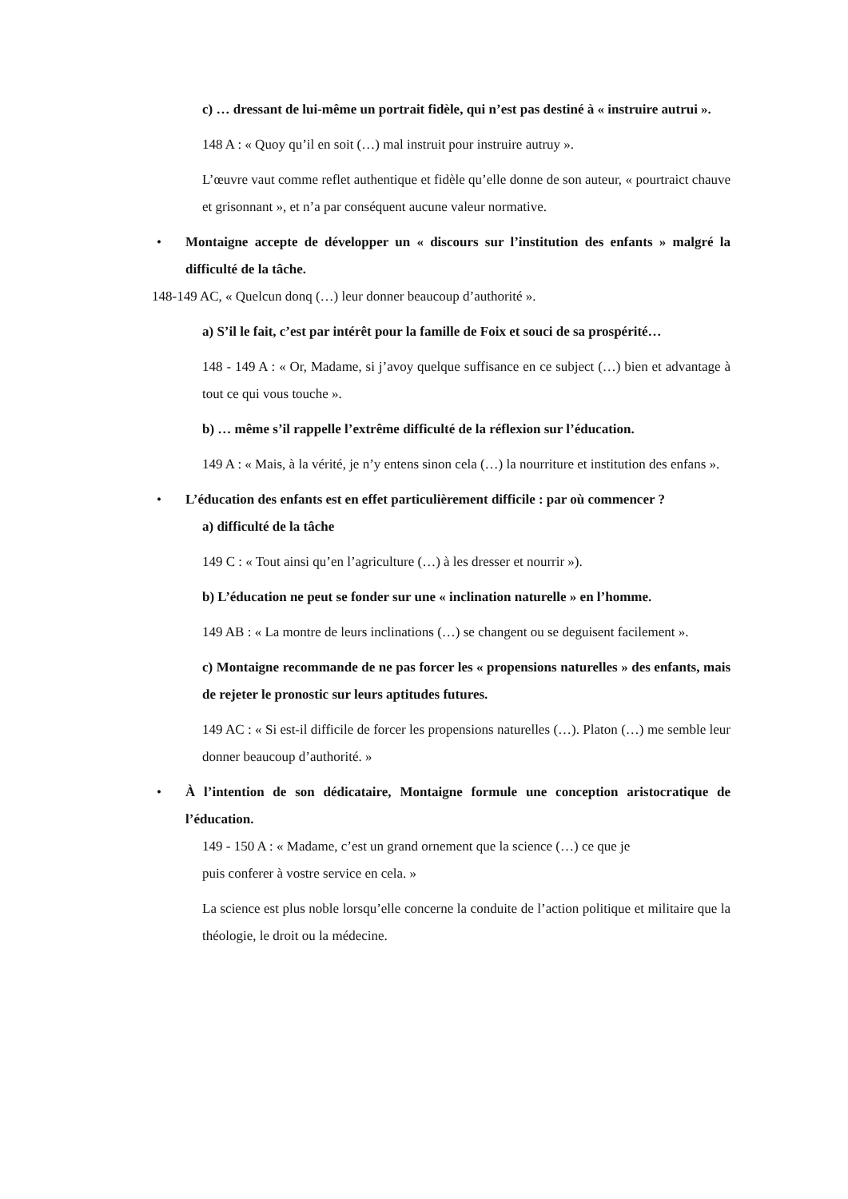c) … dressant de lui-même un portrait fidèle, qui n’est pas destiné à « instruire autrui ».
148 A : « Quoy qu’il en soit (…) mal instruit pour instruire autruy ».
L’œuvre vaut comme reflet authentique et fidèle qu’elle donne de son auteur, « pourtraict chauve et grisonnant », et n’a par conséquent aucune valeur normative.
• Montaigne accepte de développer un « discours sur l’institution des enfants » malgré la difficulté de la tâche.
148-149 AC, « Quelcun donq (…) leur donner beaucoup d’authorité ».
a) S’il le fait, c’est par intérêt pour la famille de Foix et souci de sa prospérité…
148 - 149 A : « Or, Madame, si j’avoy quelque suffisance en ce subject (…) bien et advantage à tout ce qui vous touche ».
b) … même s’il rappelle l’extrême difficulté de la réflexion sur l’éducation.
149 A : « Mais, à la vérité, je n’y entens sinon cela (…) la nourriture et institution des enfans ».
• L’éducation des enfants est en effet particulièrement difficile : par où commencer ?
a) difficulté de la tâche
149 C : « Tout ainsi qu’en l’agriculture (…) à les dresser et nourrir »).
b) L’éducation ne peut se fonder sur une « inclination naturelle » en l’homme.
149 AB : « La montre de leurs inclinations (…) se changent ou se deguisent facilement ».
c) Montaigne recommande de ne pas forcer les « propensions naturelles » des enfants, mais de rejeter le pronostic sur leurs aptitudes futures.
149 AC : « Si est-il difficile de forcer les propensions naturelles (…). Platon (…) me semble leur donner beaucoup d’authorité. »
• À l’intention de son dédicataire, Montaigne formule une conception aristocratique de l’éducation.
149 - 150 A : « Madame, c’est un grand ornement que la science (…) ce que je
puis conferer à vostre service en cela. »
La science est plus noble lorsqu’elle concerne la conduite de l’action politique et militaire que la théologie, le droit ou la médecine.